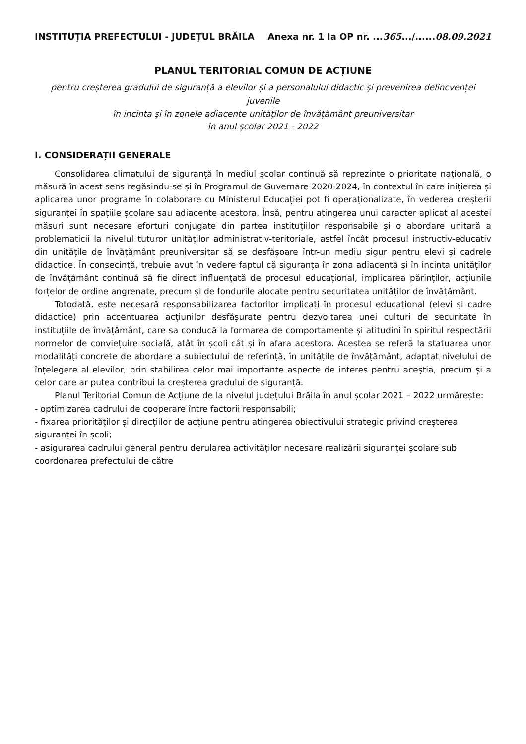INSTITUȚIA PREFECTULUI - JUDEȚUL BRĂILA Anexa nr. 1 la OP nr. ...365.../......08.09.2021
PLANUL TERITORIAL COMUN DE ACȚIUNE
pentru creșterea gradului de siguranță a elevilor și a personalului didactic și prevenirea delincvenței juvenile
în incinta și în zonele adiacente unităților de învățământ preuniversitar
în anul școlar 2021 - 2022
I. CONSIDERAȚII GENERALE
Consolidarea climatului de siguranță în mediul școlar continuă să reprezinte o prioritate națională, o măsură în acest sens regăsindu-se și în Programul de Guvernare 2020-2024, în contextul în care inițierea și aplicarea unor programe în colaborare cu Ministerul Educației pot fi operaționalizate, în vederea creșterii siguranței în spațiile școlare sau adiacente acestora. Însă, pentru atingerea unui caracter aplicat al acestei măsuri sunt necesare eforturi conjugate din partea instituțiilor responsabile și o abordare unitară a problematicii la nivelul tuturor unităților administrativ-teritoriale, astfel încât procesul instructiv-educativ din unitățile de învățământ preuniversitar să se desfășoare într-un mediu sigur pentru elevi și cadrele didactice. În consecință, trebuie avut în vedere faptul că siguranța în zona adiacentă și în incinta unităților de învățământ continuă să fie direct influențată de procesul educațional, implicarea părinților, acțiunile forțelor de ordine angrenate, precum și de fondurile alocate pentru securitatea unităților de învățământ.
Totodată, este necesară responsabilizarea factorilor implicați în procesul educațional (elevi și cadre didactice) prin accentuarea acțiunilor desfășurate pentru dezvoltarea unei culturi de securitate în instituțiile de învățământ, care sa conducă la formarea de comportamente și atitudini în spiritul respectării normelor de conviețuire socială, atât în școli cât și în afara acestora. Acestea se referă la statuarea unor modalități concrete de abordare a subiectului de referință, în unitățile de învățământ, adaptat nivelului de înțelegere al elevilor, prin stabilirea celor mai importante aspecte de interes pentru aceștia, precum și a celor care ar putea contribui la creșterea gradului de siguranță.
Planul Teritorial Comun de Acțiune de la nivelul județului Brăila în anul școlar 2021 – 2022 urmărește:
- optimizarea cadrului de cooperare între factorii responsabili;
- fixarea priorităților și direcțiilor de acțiune pentru atingerea obiectivului strategic privind creșterea siguranței în școli;
- asigurarea cadrului general pentru derularea activităților necesare realizării siguranței școlare sub coordonarea prefectului de către